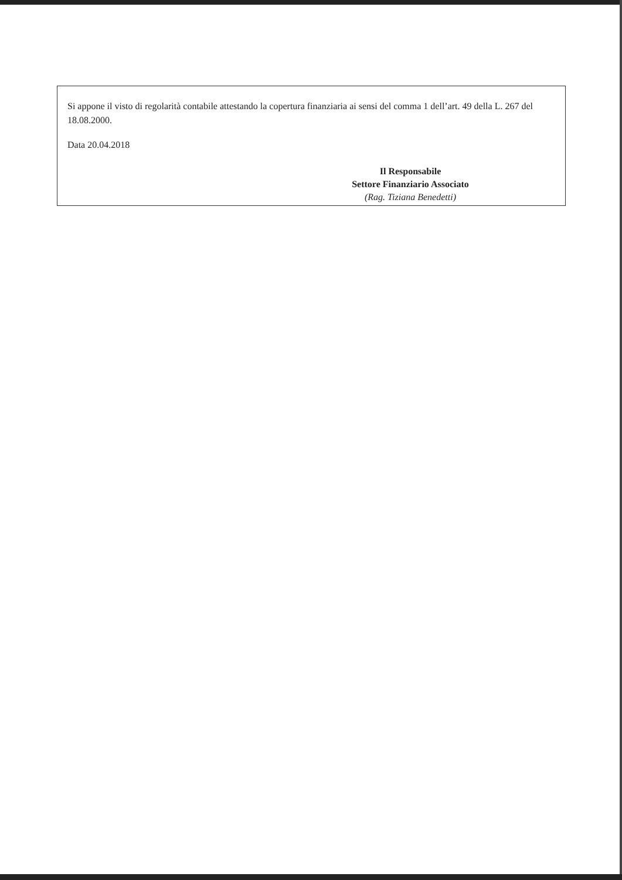Si appone il visto di regolarità contabile attestando la copertura finanziaria ai sensi del comma 1 dell’art. 49 della L. 267 del 18.08.2000.
Data 20.04.2018
Il Responsabile
Settore Finanziario Associato
(Rag. Tiziana Benedetti)